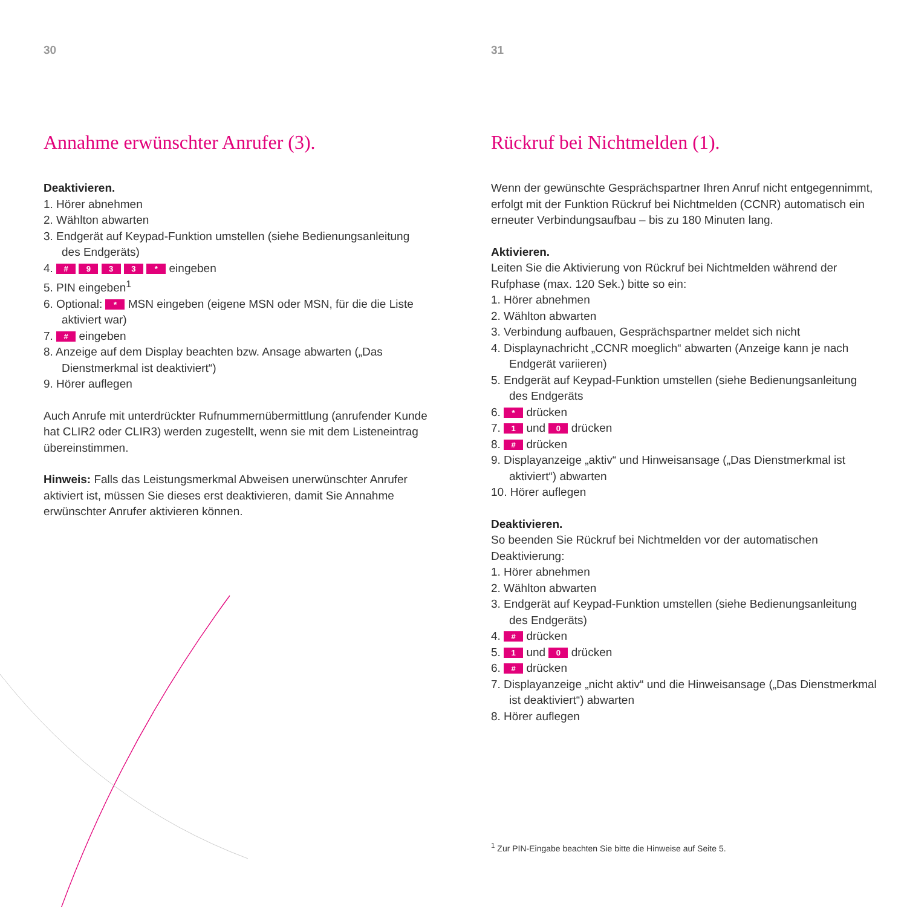30
Annahme erwünschter Anrufer (3).
Deaktivieren.
1. Hörer abnehmen
2. Wählton abwarten
3. Endgerät auf Keypad-Funktion umstellen (siehe Bedienungsanleitung des Endgeräts)
4. # 9 3 3 * eingeben
5. PIN eingeben<sup>1</sup>
6. Optional: * MSN eingeben (eigene MSN oder MSN, für die die Liste aktiviert war)
7. # eingeben
8. Anzeige auf dem Display beachten bzw. Ansage abwarten („Das Dienstmerkmal ist deaktiviert“)
9. Hörer auflegen
Auch Anrufe mit unterdrückter Rufnummernübermittlung (anrufender Kunde hat CLIR2 oder CLIR3) werden zugestellt, wenn sie mit dem Listeneintrag übereinstimmen.
Hinweis: Falls das Leistungsmerkmal Abweisen unerwünschter Anrufer aktiviert ist, müssen Sie dieses erst deaktivieren, damit Sie Annahme erwünschter Anrufer aktivieren können.
31
Rückruf bei Nichtmelden (1).
Wenn der gewünschte Gesprächspartner Ihren Anruf nicht entgegennimmt, erfolgt mit der Funktion Rückruf bei Nichtmelden (CCNR) automatisch ein erneuter Verbindungsaufbau – bis zu 180 Minuten lang.
Aktivieren.
Leiten Sie die Aktivierung von Rückruf bei Nichtmelden während der Rufphase (max. 120 Sek.) bitte so ein:
1. Hörer abnehmen
2. Wählton abwarten
3. Verbindung aufbauen, Gesprächspartner meldet sich nicht
4. Displaynachricht „CCNR moeglich“ abwarten (Anzeige kann je nach Endgerät variieren)
5. Endgerät auf Keypad-Funktion umstellen (siehe Bedienungsanleitung des Endgeräts
6. * drücken
7. 1 und 0 drücken
8. # drücken
9. Displayanzeige „aktiv“ und Hinweisansage („Das Dienstmerkmal ist aktiviert“) abwarten
10. Hörer auflegen
Deaktivieren.
So beenden Sie Rückruf bei Nichtmelden vor der automatischen Deaktivierung:
1. Hörer abnehmen
2. Wählton abwarten
3. Endgerät auf Keypad-Funktion umstellen (siehe Bedienungsanleitung des Endgeräts)
4. # drücken
5. 1 und 0 drücken
6. # drücken
7. Displayanzeige „nicht aktiv“ und die Hinweisansage („Das Dienstmerkmal ist deaktiviert“) abwarten
8. Hörer auflegen
<sup>1</sup> Zur PIN-Eingabe beachten Sie bitte die Hinweise auf Seite 5.